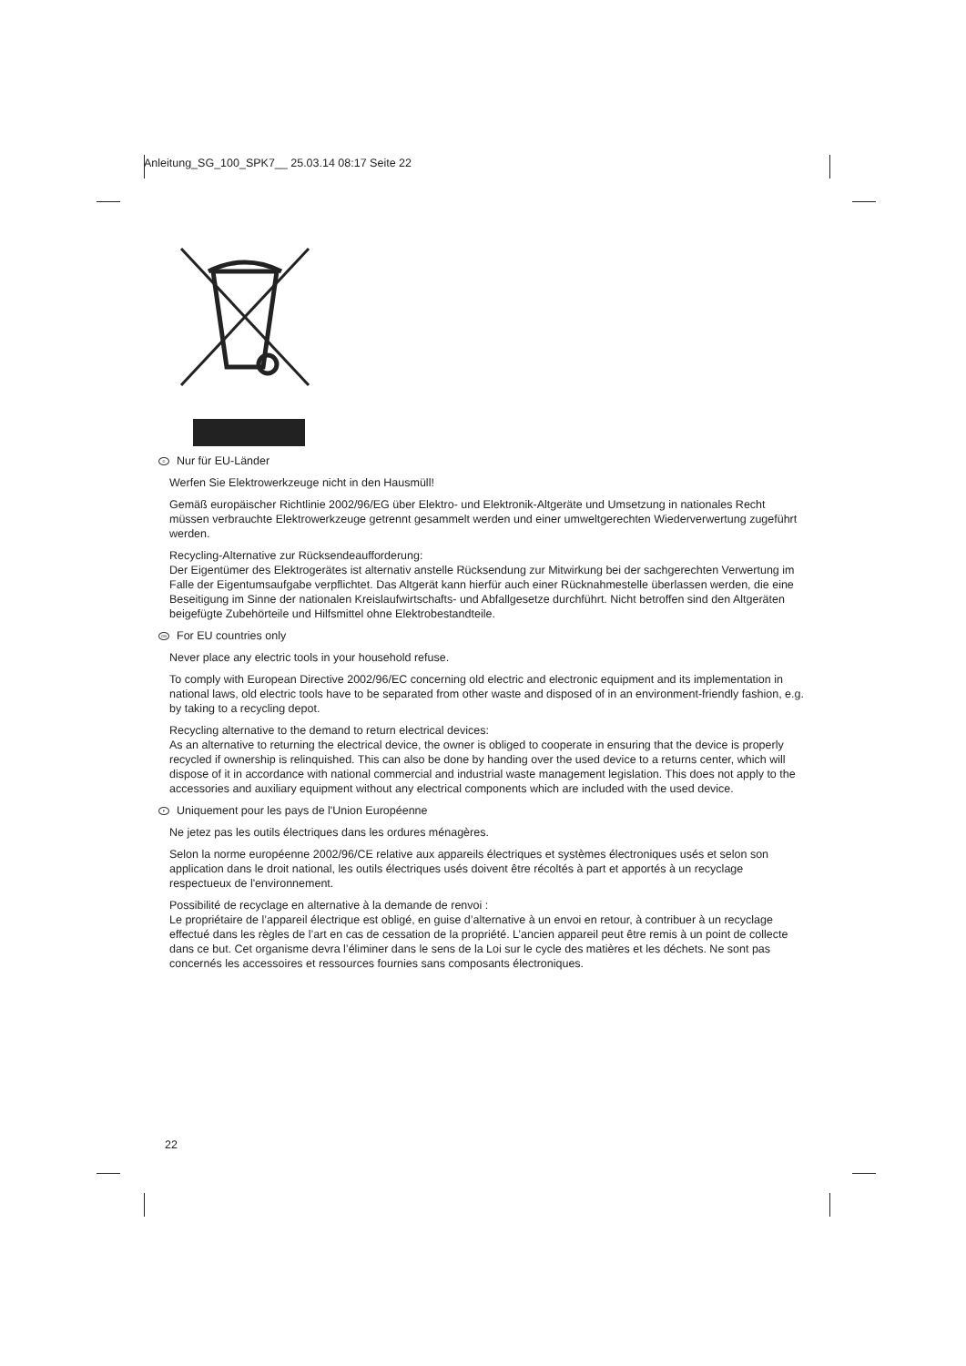Anleitung_SG_100_SPK7__ 25.03.14 08:17 Seite 22
D Nur für EU-Länder
Werfen Sie Elektrowerkzeuge nicht in den Hausmüll!
Gemäß europäischer Richtlinie 2002/96/EG über Elektro- und Elektronik-Altgeräte und Umsetzung in nationales Recht müssen verbrauchte Elektrowerkzeuge getrennt gesammelt werden und einer umweltgerechten Wiederverwertung zugeführt werden.
Recycling-Alternative zur Rücksendeaufforderung:
Der Eigentümer des Elektrogerätes ist alternativ anstelle Rücksendung zur Mitwirkung bei der sachgerechten Verwertung im Falle der Eigentumsaufgabe verpflichtet. Das Altgerät kann hierfür auch einer Rücknahmestelle überlassen werden, die eine Beseitigung im Sinne der nationalen Kreislaufwirtschafts- und Abfallgesetze durchführt. Nicht betroffen sind den Altgeräten beigefügte Zubehörteile und Hilfsmittel ohne Elektrobestandteile.
GB For EU countries only
Never place any electric tools in your household refuse.
To comply with European Directive 2002/96/EC concerning old electric and electronic equipment and its implementation in national laws, old electric tools have to be separated from other waste and disposed of in an environment-friendly fashion, e.g. by taking to a recycling depot.
Recycling alternative to the demand to return electrical devices:
As an alternative to returning the electrical device, the owner is obliged to cooperate in ensuring that the device is properly recycled if ownership is relinquished. This can also be done by handing over the used device to a returns center, which will dispose of it in accordance with national commercial and industrial waste management legislation. This does not apply to the accessories and auxiliary equipment without any electrical components which are included with the used device.
F Uniquement pour les pays de l'Union Européenne
Ne jetez pas les outils électriques dans les ordures ménagères.
Selon la norme européenne 2002/96/CE relative aux appareils électriques et systèmes électroniques usés et selon son application dans le droit national, les outils électriques usés doivent être récoltés à part et apportés à un recyclage respectueux de l'environnement.
Possibilité de recyclage en alternative à la demande de renvoi :
Le propriétaire de l’appareil électrique est obligé, en guise d’alternative à un envoi en retour, à contribuer à un recyclage effectué dans les règles de l’art en cas de cessation de la propriété. L’ancien appareil peut être remis à un point de collecte dans ce but. Cet organisme devra l’éliminer dans le sens de la Loi sur le cycle des matières et les déchets. Ne sont pas concernés les accessoires et ressources fournies sans composants électroniques.
22